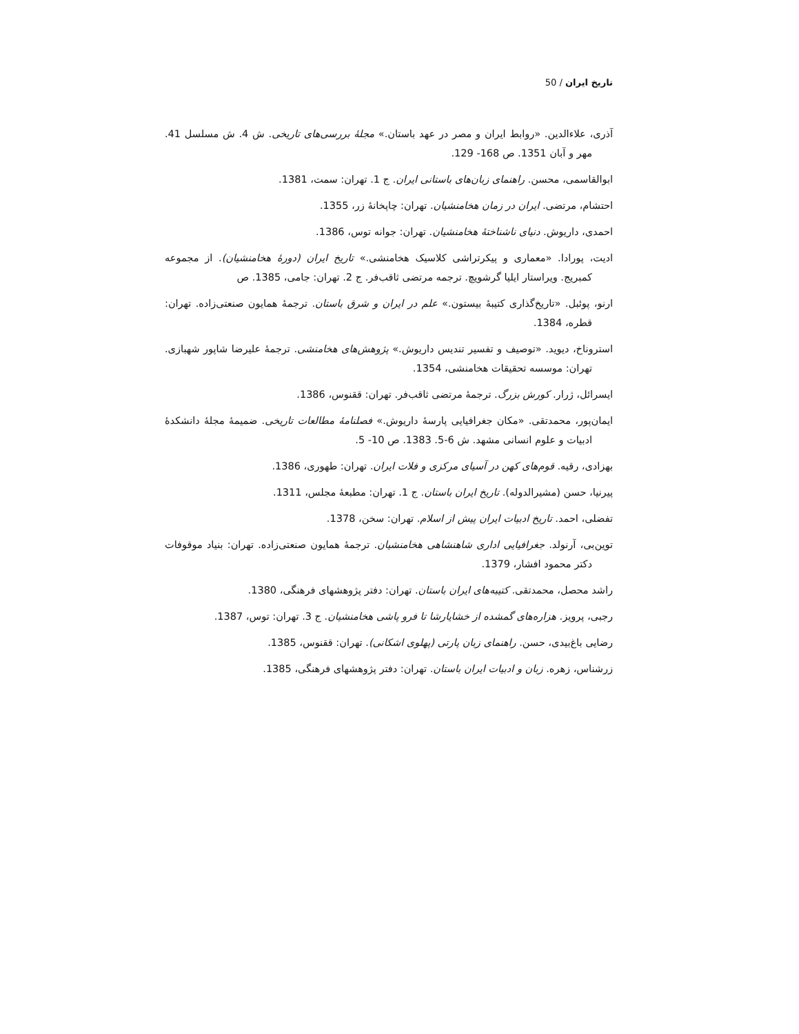تاریخ ایران / 50
آذری، علاءالدین. «روابط ایران و مصر در عهد باستان.» مجلهٔ بررسی‌های تاریخی. ش 4. ش مسلسل 41. مهر و آبان 1351. ص 168- 129.
ابوالقاسمی، محسن. راهنمای زبان‌های باستانی ایران. ج 1. تهران: سمت، 1381.
احتشام، مرتضی. ایران در زمان هخامنشیان. تهران: چاپخانهٔ زر، 1355.
احمدی، داریوش. دنیای ناشناختهٔ هخامنشیان. تهران: جوانه توس، 1386.
ادیت، پورادا. «معماری و پیکرتراشی کلاسیک هخامنشی.» تاریخ ایران (دورهٔ هخامنشیان). از مجموعه کمبریج. ویراستار ایلیا گرشویچ. ترجمه مرتضی ثاقب‌فر. ج 2. تهران: جامی، 1385. ص
ارنو، پوئبل. «تاریخ‌گذاری کتیبهٔ بیستون.» علم در ایران و شرق باستان. ترجمهٔ همایون صنعتی‌زاده. تهران: قطره، 1384.
استروناخ، دیوید. «توصیف و تفسیر تندیس داریوش.» پژوهش‌های هخامنشی. ترجمهٔ علیرضا شاپور شهبازی. تهران: موسسه تحقیقات هخامنشی، 1354.
ایسرائل، ژرار. کورش بزرگ. ترجمهٔ مرتضی ثاقب‌فر. تهران: ققنوس، 1386.
ایمان‌پور، محمدتقی. «مکان جغرافیایی پارسهٔ داریوش.» فصلنامهٔ مطالعات تاریخی. ضمیمهٔ مجلهٔ دانشکدهٔ ادبیات و علوم انسانی مشهد. ش 6-5. 1383. ص 10- 5.
بهزادی، رقیه. قوم‌های کهن در آسیای مرکزی و فلات ایران. تهران: طهوری، 1386.
پیرنیا، حسن (مشیرالدوله). تاریخ ایران باستان. ج 1. تهران: مطبعهٔ مجلس، 1311.
تفضلی، احمد. تاریخ ادبیات ایران پیش از اسلام. تهران: سخن، 1378.
توین‌بی، آرنولد. جغرافیایی اداری شاهنشاهی هخامنشیان. ترجمهٔ همایون صنعتی‌زاده. تهران: بنیاد موقوفات دکتر محمود افشار، 1379.
راشد محصل، محمدتقی. کتیبه‌های ایران باستان. تهران: دفتر پژوهشهای فرهنگی، 1380.
رجبی، پرویز. هزاره‌های گمشده از خشایارشا تا فرو پاشی هخامنشیان. ج 3. تهران: توس، 1387.
رضایی باغ‌بیدی، حسن. راهنمای زبان پارتی (پهلوی اشکانی). تهران: ققنوس، 1385.
زرشناس، زهره. زبان و ادبیات ایران باستان. تهران: دفتر پژوهشهای فرهنگی، 1385.